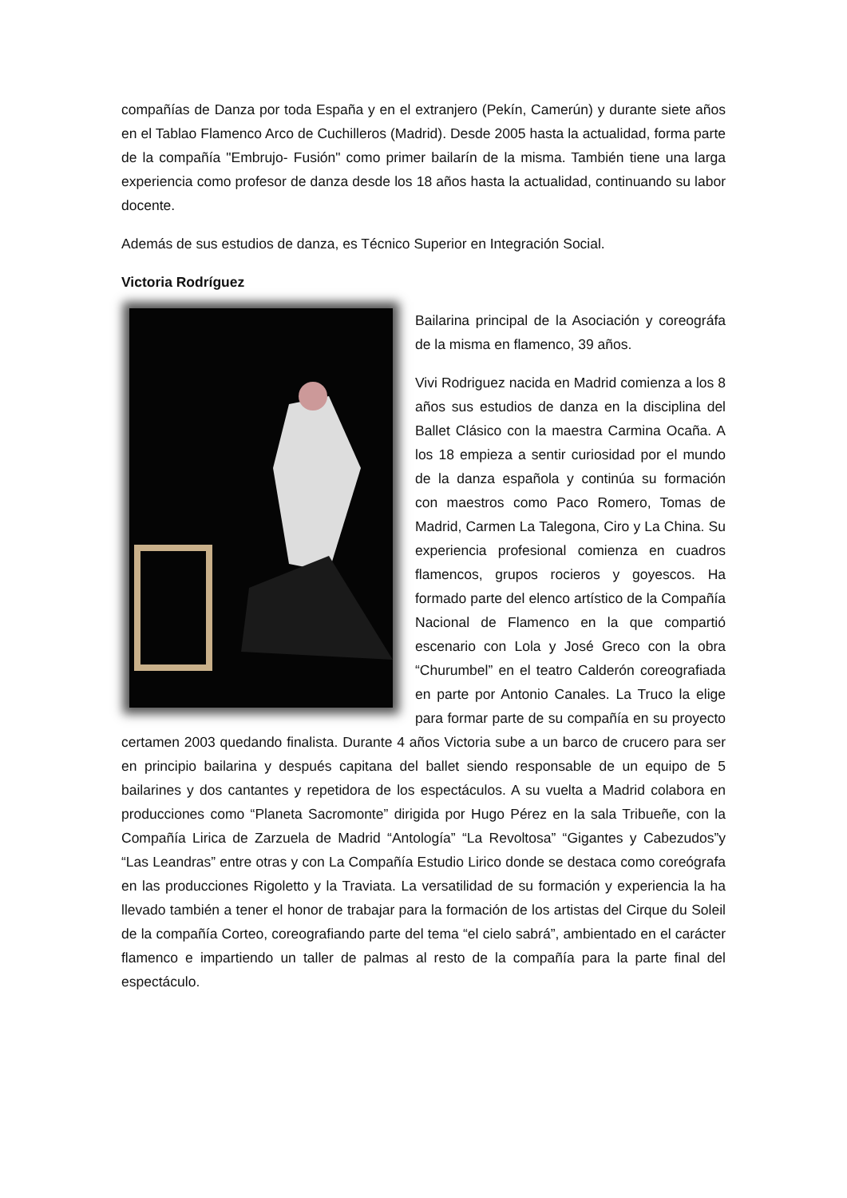compañías de Danza por toda España y en el extranjero (Pekín, Camerún) y durante siete años en el Tablao Flamenco Arco de Cuchilleros (Madrid). Desde 2005 hasta la actualidad, forma parte de la compañía "Embrujo- Fusión" como primer bailarín de la misma. También tiene una larga experiencia como profesor de danza desde los 18 años hasta la actualidad, continuando su labor docente.
Además de sus estudios de danza, es Técnico Superior en Integración Social.
Victoria Rodríguez
Bailarina principal de la Asociación y coreográfa de la misma en flamenco, 39 años.
Vivi Rodriguez nacida en Madrid comienza a los 8 años sus estudios de danza en la disciplina del Ballet Clásico con la maestra Carmina Ocaña. A los 18 empieza a sentir curiosidad por el mundo de la danza española y continúa su formación con maestros como Paco Romero, Tomas de Madrid, Carmen La Talegona, Ciro y La China. Su experiencia profesional comienza en cuadros flamencos, grupos rocieros y goyescos. Ha formado parte del elenco artístico de la Compañía Nacional de Flamenco en la que compartió escenario con Lola y José Greco con la obra “Churumbel” en el teatro Calderón coreografiada en parte por Antonio Canales. La Truco la elige para formar parte de su compañía en su proyecto certamen 2003 quedando finalista. Durante 4 años Victoria sube a un barco de crucero para ser en principio bailarina y después capitana del ballet siendo responsable de un equipo de 5 bailarines y dos cantantes y repetidora de los espectáculos. A su vuelta a Madrid colabora en producciones como “Planeta Sacromonte” dirigida por Hugo Pérez en la sala Tribueñe, con la Compañía Lirica de Zarzuela de Madrid “Antología” “La Revoltosa” “Gigantes y Cabezudos”y “Las Leandras” entre otras y con La Compañía Estudio Lirico donde se destaca como coreógrafa en las producciones Rigoletto y la Traviata. La versatilidad de su formación y experiencia la ha llevado también a tener el honor de trabajar para la formación de los artistas del Cirque du Soleil de la compañía Corteo, coreografiando parte del tema “el cielo sabrá”, ambientado en el carácter flamenco e impartiendo un taller de palmas al resto de la compañía para la parte final del espectáculo.